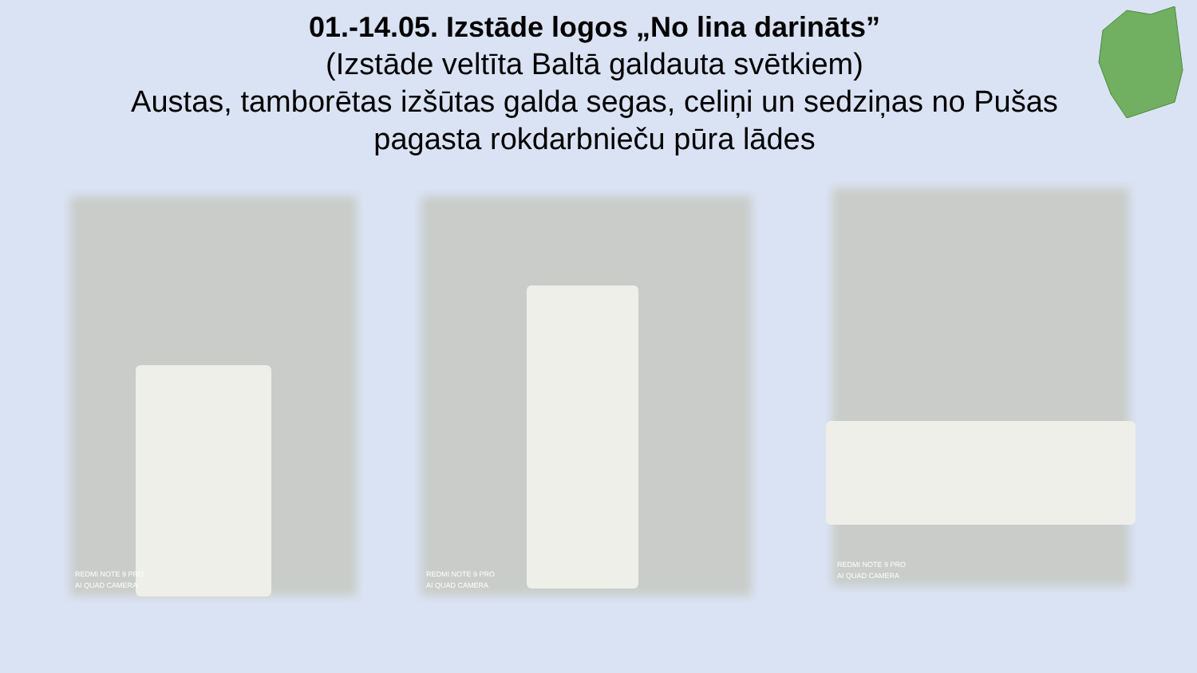01.-14.05. Izstāde logos „No lina darināts”
(Izstāde veltīta Baltā galdauta svētkiem)
Austas, tamborētas izšūtas galda segas, celiņi un sedziņas no Pušas pagasta rokdarbnieču pūra lādes
REDMI NOTE 9 PRO
AI QUAD CAMERA
REDMI NOTE 9 PRO
AI QUAD CAMERA
REDMI NOTE 9 PRO
AI QUAD CAMERA